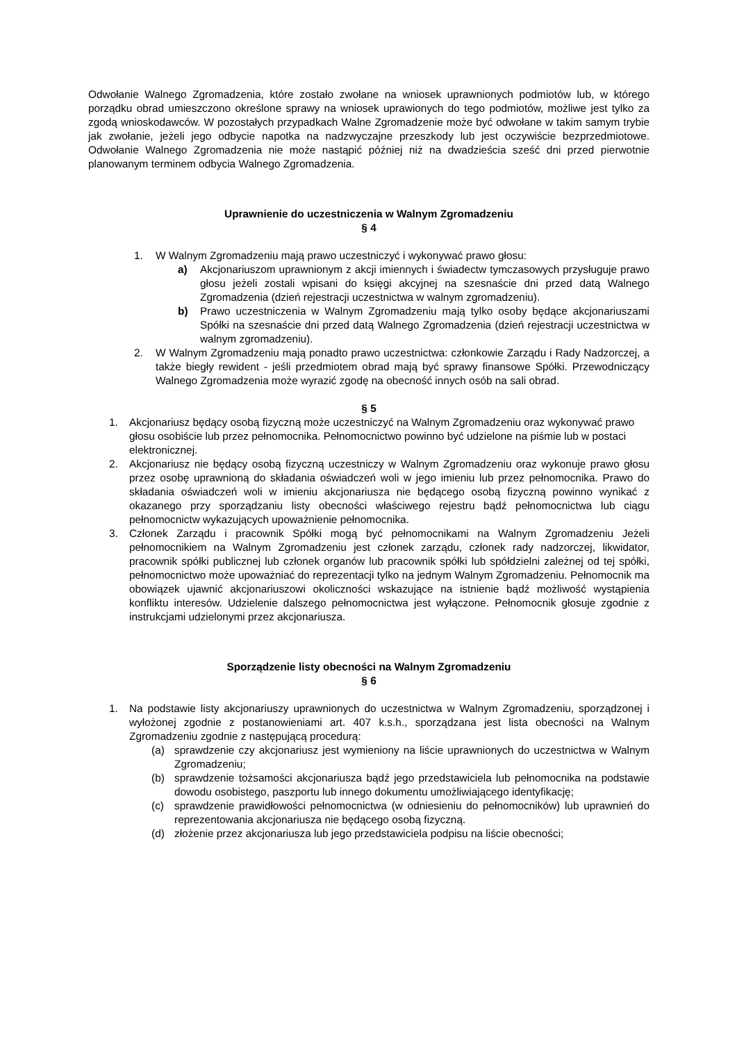Odwołanie Walnego Zgromadzenia, które zostało zwołane na wniosek uprawnionych podmiotów lub, w którego porządku obrad umieszczono określone sprawy na wniosek uprawionych do tego podmiotów, możliwe jest tylko za zgodą wnioskodawców. W pozostałych przypadkach Walne Zgromadzenie może być odwołane w takim samym trybie jak zwołanie, jeżeli jego odbycie napotka na nadzwyczajne przeszkody lub jest oczywiście bezprzedmiotowe. Odwołanie Walnego Zgromadzenia nie może nastąpić później niż na dwadzieścia sześć dni przed pierwotnie planowanym terminem odbycia Walnego Zgromadzenia.
Uprawnienie do uczestniczenia w Walnym Zgromadzeniu
§ 4
1. W Walnym Zgromadzeniu mają prawo uczestniczyć i wykonywać prawo głosu:
a) Akcjonariuszom uprawnionym z akcji imiennych i świadectw tymczasowych przysługuje prawo głosu jeżeli zostali wpisani do księgi akcyjnej na szesnaście dni przed datą Walnego Zgromadzenia (dzień rejestracji uczestnictwa w walnym zgromadzeniu).
b) Prawo uczestniczenia w Walnym Zgromadzeniu mają tylko osoby będące akcjonariuszami Spółki na szesnaście dni przed datą Walnego Zgromadzenia (dzień rejestracji uczestnictwa w walnym zgromadzeniu).
2. W Walnym Zgromadzeniu mają ponadto prawo uczestnictwa: członkowie Zarządu i Rady Nadzorczej, a także biegły rewident - jeśli przedmiotem obrad mają być sprawy finansowe Spółki. Przewodniczący Walnego Zgromadzenia może wyrazić zgodę na obecność innych osób na sali obrad.
§ 5
1. Akcjonariusz będący osobą fizyczną może uczestniczyć na Walnym Zgromadzeniu oraz wykonywać prawo głosu osobiście lub przez pełnomocnika. Pełnomocnictwo powinno być udzielone na piśmie lub w postaci elektronicznej.
2. Akcjonariusz nie będący osobą fizyczną uczestniczy w Walnym Zgromadzeniu oraz wykonuje prawo głosu przez osobę uprawnioną do składania oświadczeń woli w jego imieniu lub przez pełnomocnika. Prawo do składania oświadczeń woli w imieniu akcjonariusza nie będącego osobą fizyczną powinno wynikać z okazanego przy sporządzaniu listy obecności właściwego rejestru bądź pełnomocnictwa lub ciągu pełnomocnictw wykazujących upoważnienie pełnomocnika.
3. Członek Zarządu i pracownik Spółki mogą być pełnomocnikami na Walnym Zgromadzeniu Jeżeli pełnomocnikiem na Walnym Zgromadzeniu jest członek zarządu, członek rady nadzorczej, likwidator, pracownik spółki publicznej lub członek organów lub pracownik spółki lub spółdzielni zależnej od tej spółki, pełnomocnictwo może upoważniać do reprezentacji tylko na jednym Walnym Zgromadzeniu. Pełnomocnik ma obowiązek ujawnić akcjonariuszowi okoliczności wskazujące na istnienie bądź możliwość wystąpienia konfliktu interesów. Udzielenie dalszego pełnomocnictwa jest wyłączone. Pełnomocnik głosuje zgodnie z instrukcjami udzielonymi przez akcjonariusza.
Sporządzenie listy obecności na Walnym Zgromadzeniu
§ 6
1. Na podstawie listy akcjonariuszy uprawnionych do uczestnictwa w Walnym Zgromadzeniu, sporządzonej i wyłożonej zgodnie z postanowieniami art. 407 k.s.h., sporządzana jest lista obecności na Walnym Zgromadzeniu zgodnie z następującą procedurą:
(a) sprawdzenie czy akcjonariusz jest wymieniony na liście uprawnionych do uczestnictwa w Walnym Zgromadzeniu;
(b) sprawdzenie tożsamości akcjonariusza bądź jego przedstawiciela lub pełnomocnika na podstawie dowodu osobistego, paszportu lub innego dokumentu umożliwiającego identyfikację;
(c) sprawdzenie prawidłowości pełnomocnictwa (w odniesieniu do pełnomocników) lub uprawnień do reprezentowania akcjonariusza nie będącego osobą fizyczną.
(d) złożenie przez akcjonariusza lub jego przedstawiciela podpisu na liście obecności;